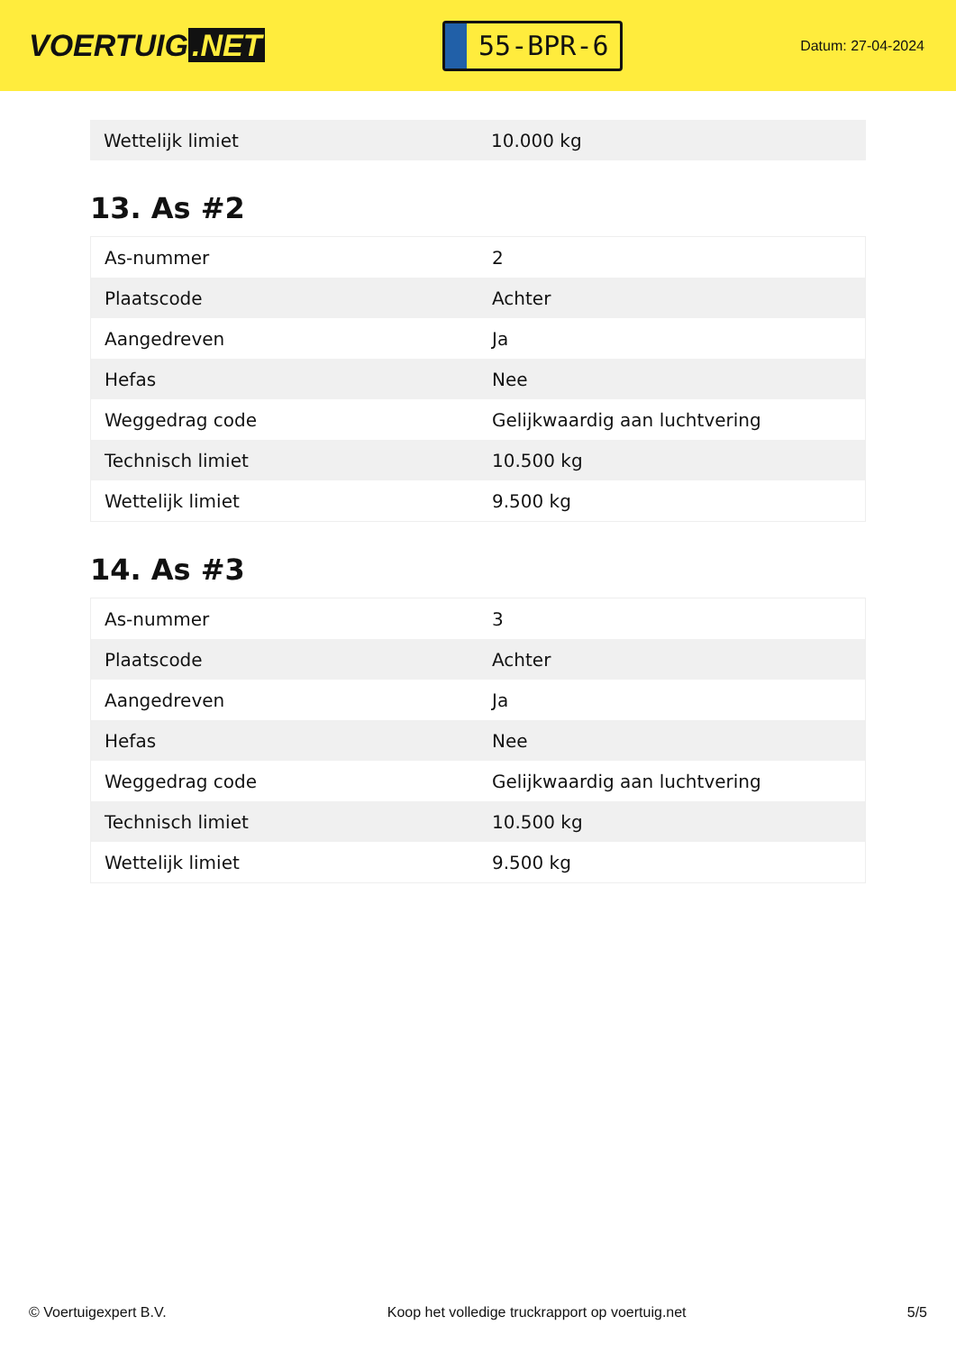VOERTUIG.NET
55-BPR-6
Datum: 27-04-2024
| Wettelijk limiet | 10.000 kg |
13. As #2
| As-nummer | 2 |
| Plaatscode | Achter |
| Aangedreven | Ja |
| Hefas | Nee |
| Weggedrag code | Gelijkwaardig aan luchtvering |
| Technisch limiet | 10.500 kg |
| Wettelijk limiet | 9.500 kg |
14. As #3
| As-nummer | 3 |
| Plaatscode | Achter |
| Aangedreven | Ja |
| Hefas | Nee |
| Weggedrag code | Gelijkwaardig aan luchtvering |
| Technisch limiet | 10.500 kg |
| Wettelijk limiet | 9.500 kg |
© Voertuigexpert B.V. Koop het volledige truckrapport op voertuig.net 5/5